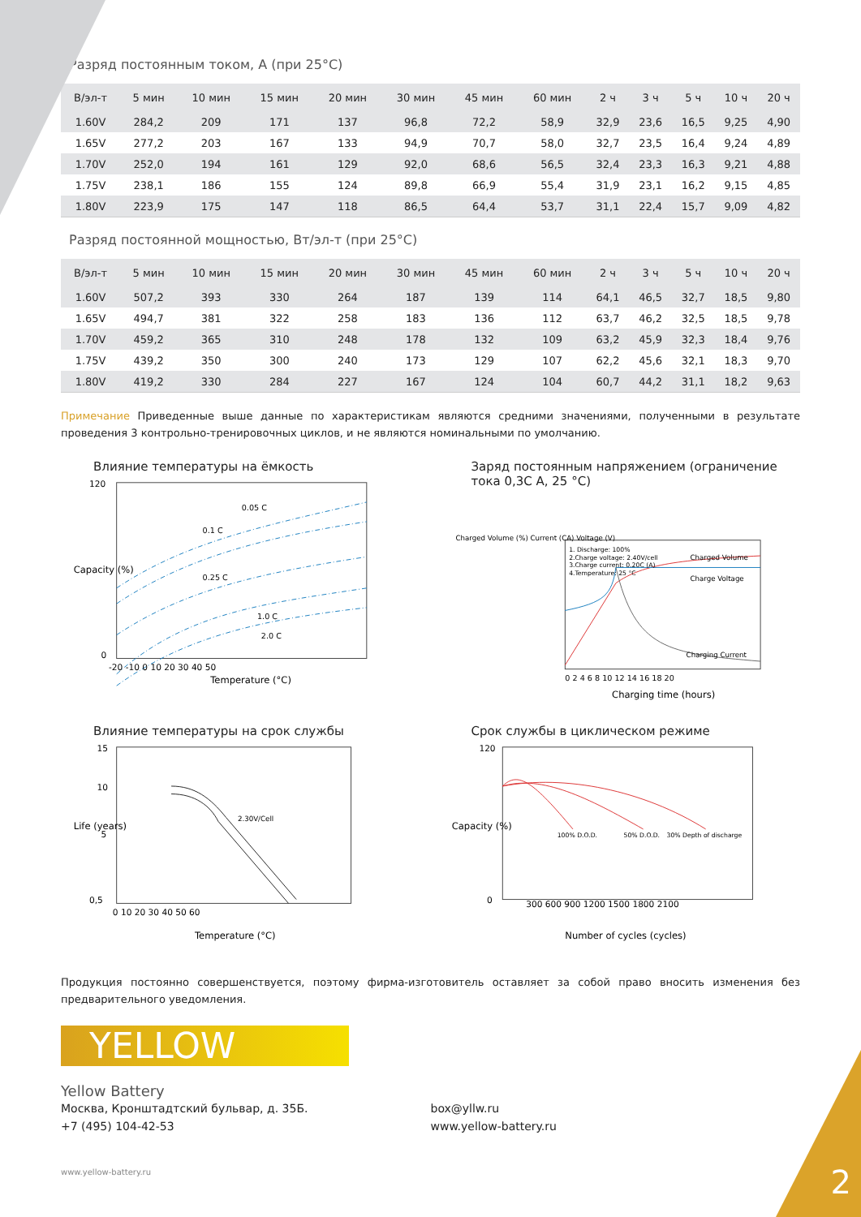2
Разряд постоянным током, А (при 25°C)
| В/эл-т | 5 мин | 10 мин | 15 мин | 20 мин | 30 мин | 45 мин | 60 мин | 2 ч | 3 ч | 5 ч | 10 ч | 20 ч |
| --- | --- | --- | --- | --- | --- | --- | --- | --- | --- | --- | --- | --- |
| 1.60V | 284,2 | 209 | 171 | 137 | 96,8 | 72,2 | 58,9 | 32,9 | 23,6 | 16,5 | 9,25 | 4,90 |
| 1.65V | 277,2 | 203 | 167 | 133 | 94,9 | 70,7 | 58,0 | 32,7 | 23,5 | 16,4 | 9,24 | 4,89 |
| 1.70V | 252,0 | 194 | 161 | 129 | 92,0 | 68,6 | 56,5 | 32,4 | 23,3 | 16,3 | 9,21 | 4,88 |
| 1.75V | 238,1 | 186 | 155 | 124 | 89,8 | 66,9 | 55,4 | 31,9 | 23,1 | 16,2 | 9,15 | 4,85 |
| 1.80V | 223,9 | 175 | 147 | 118 | 86,5 | 64,4 | 53,7 | 31,1 | 22,4 | 15,7 | 9,09 | 4,82 |
Разряд постоянной мощностью, Вт/эл-т (при 25°C)
| В/эл-т | 5 мин | 10 мин | 15 мин | 20 мин | 30 мин | 45 мин | 60 мин | 2 ч | 3 ч | 5 ч | 10 ч | 20 ч |
| --- | --- | --- | --- | --- | --- | --- | --- | --- | --- | --- | --- | --- |
| 1.60V | 507,2 | 393 | 330 | 264 | 187 | 139 | 114 | 64,1 | 46,5 | 32,7 | 18,5 | 9,80 |
| 1.65V | 494,7 | 381 | 322 | 258 | 183 | 136 | 112 | 63,7 | 46,2 | 32,5 | 18,5 | 9,78 |
| 1.70V | 459,2 | 365 | 310 | 248 | 178 | 132 | 109 | 63,2 | 45,9 | 32,3 | 18,4 | 9,76 |
| 1.75V | 439,2 | 350 | 300 | 240 | 173 | 129 | 107 | 62,2 | 45,6 | 32,1 | 18,3 | 9,70 |
| 1.80V | 419,2 | 330 | 284 | 227 | 167 | 124 | 104 | 60,7 | 44,2 | 31,1 | 18,2 | 9,63 |
Примечание Приведенные выше данные по характеристикам являются средними значениями, полученными в результате проведения 3 контрольно-тренировочных циклов, и не являются номинальными по умолчанию.
Влияние температуры на ёмкость
0.05 C
0.1 C
0.25 C
1.0 C
2.0 C
120
0
-20 -10 0 10 20 30 40 50
Temperature (°C)
Capacity (%)
Заряд постоянным напряжением (ограничение тока 0,3C A, 25 °C)
1. Discharge: 100%
2.Charge voltage: 2.40V/cell
3.Charge current: 0.20C (A)
4.Temperature: 25 °C
Charged Volume
Charge Voltage
Charging Current
Charged Volume (%) Current (CA) Voltage (V)
0 2 4 6 8 10 12 14 16 18 20
Charging time (hours)
Влияние температуры на срок службы
2.30V/Cell
15
10
5
0,5
0 10 20 30 40 50 60
Temperature (°C)
Life (years)
Срок службы в циклическом режиме
100% D.O.D.
50% D.O.D.
30% Depth of discharge
120
0
300 600 900 1200 1500 1800 2100
Number of cycles (cycles)
Capacity (%)
Продукция постоянно совершенствуется, поэтому фирма-изготовитель оставляет за собой право вносить изменения без предварительного уведомления.
YELLOW
Yellow Battery
Москва, Кронштадтский бульвар, д. 35Б.
+7 (495) 104-42-53
box@yllw.ru
www.yellow-battery.ru
www.yellow-battery.ru